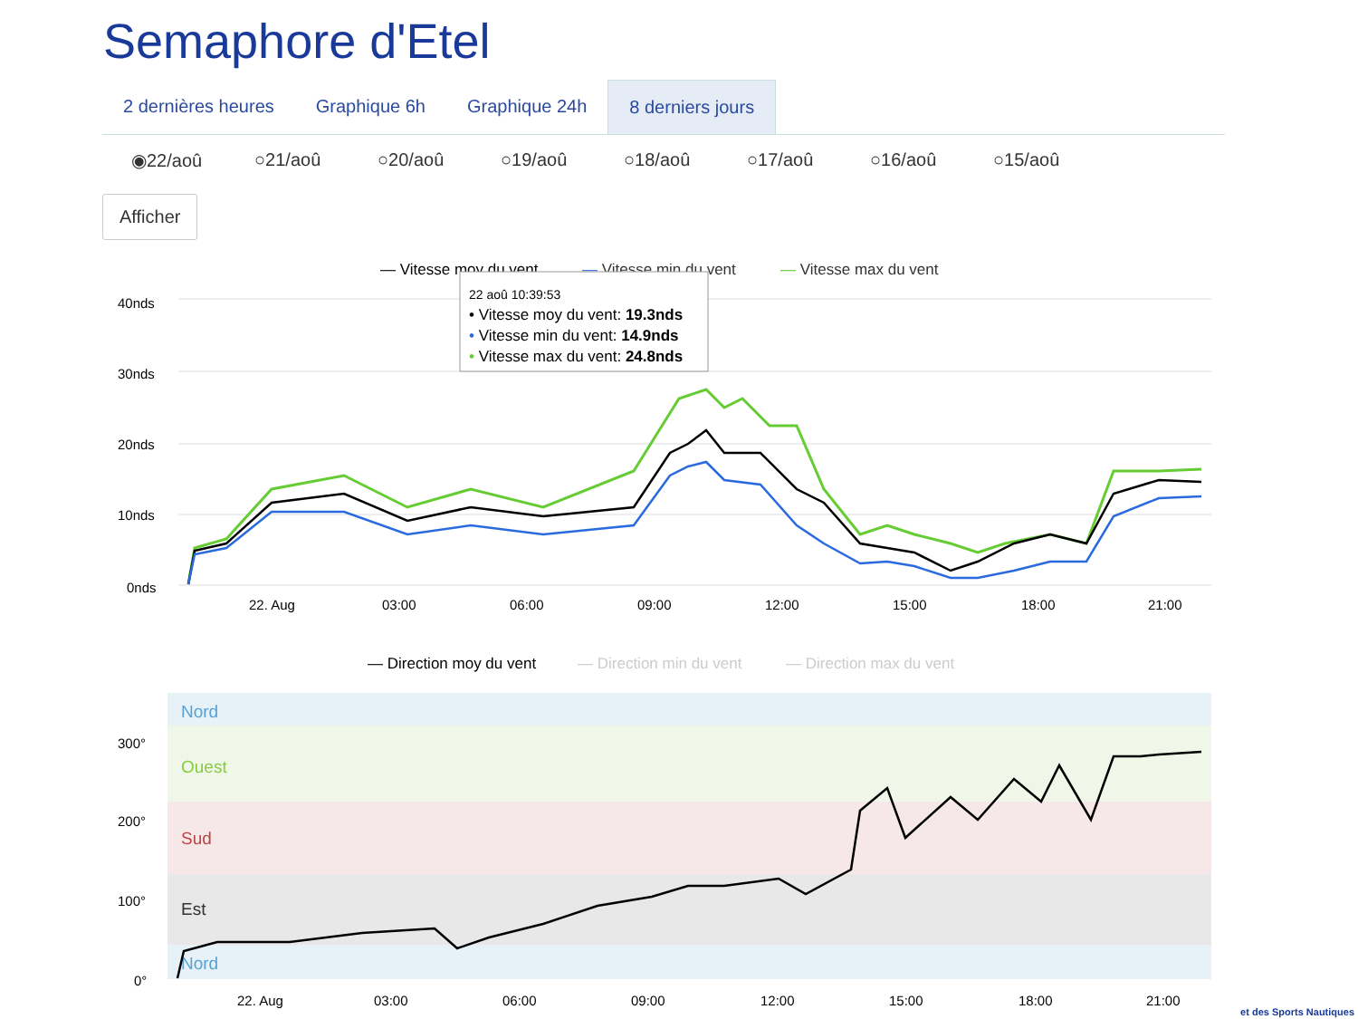Semaphore d'Etel
2 dernières heures Graphique 6h Graphique 24h 8 derniers jours
◉22/aoû ○21/aoû ○20/aoû ○19/aoû ○18/aoû ○17/aoû ○16/aoû ○15/aoû
Afficher
— Vitesse moy du vent
— Vitesse min du vent
— Vitesse max du vent
40nds
30nds
20nds
10nds
0nds
22. Aug
03:00
06:00
09:00
12:00
15:00
18:00
21:00
22 aoû 10:39:53
• Vitesse moy du vent: 19.3nds
• Vitesse min du vent: 14.9nds
• Vitesse max du vent: 24.8nds
— Direction moy du vent
— Direction min du vent
— Direction max du vent
Nord
Ouest
Sud
Est
Nord
300°
200°
100°
0°
22. Aug
03:00
06:00
09:00
12:00
15:00
18:00
21:00
et des Sports Nautiques